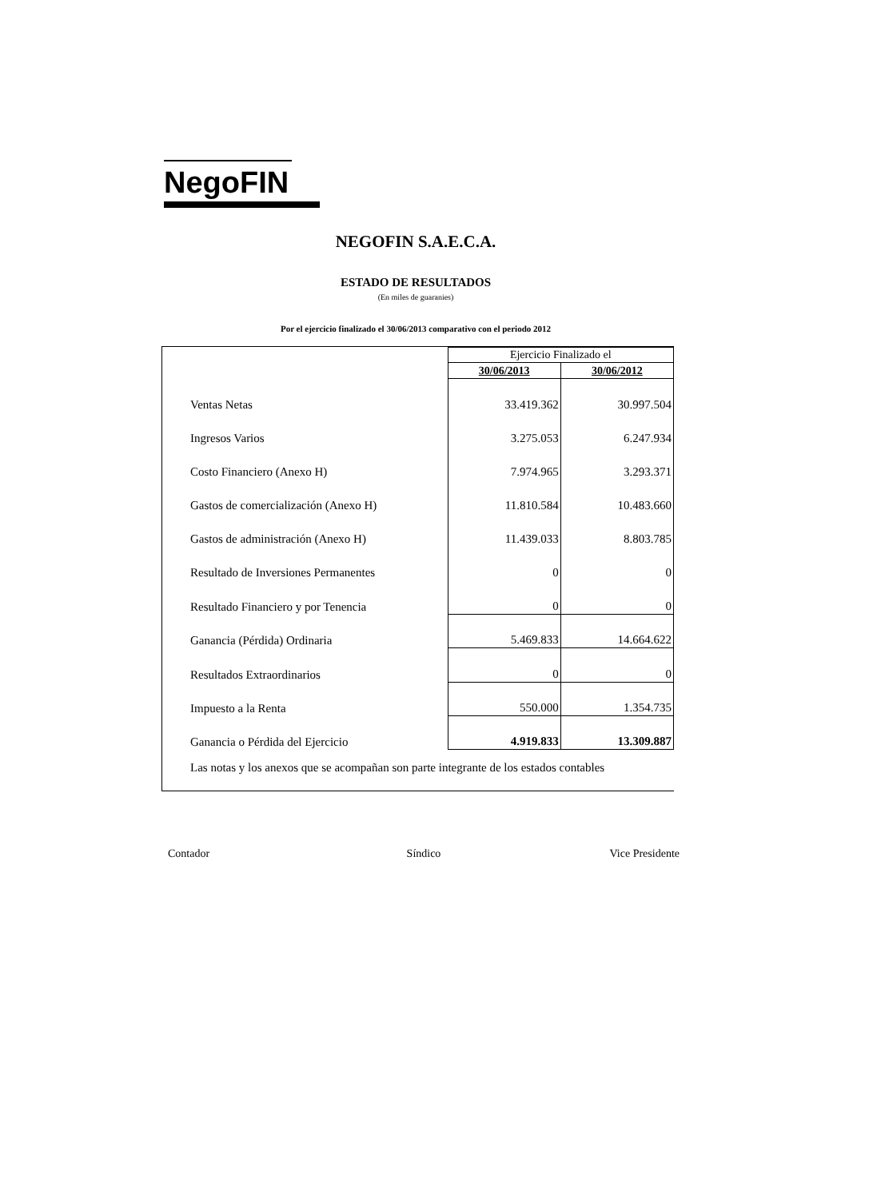NegoFIN
NEGOFIN S.A.E.C.A.
ESTADO DE RESULTADOS
(En miles de guaranies)
Por el ejercicio finalizado el 30/06/2013 comparativo con el periodo 2012
| | Ejercicio Finalizado el | |
| | 30/06/2013 | 30/06/2012 |
| Ventas Netas | 33.419.362 | 30.997.504 |
| Ingresos Varios | 3.275.053 | 6.247.934 |
| Costo Financiero (Anexo H) | 7.974.965 | 3.293.371 |
| Gastos de comercialización (Anexo H) | 11.810.584 | 10.483.660 |
| Gastos de administración (Anexo H) | 11.439.033 | 8.803.785 |
| Resultado de Inversiones Permanentes | 0 | 0 |
| Resultado Financiero y por Tenencia | 0 | 0 |
| Ganancia (Pérdida) Ordinaria | 5.469.833 | 14.664.622 |
| Resultados Extraordinarios | 0 | 0 |
| Impuesto a la Renta | 550.000 | 1.354.735 |
| Ganancia o Pérdida del Ejercicio | 4.919.833 | 13.309.887 |
Las notas y los anexos que se acompañan son parte integrante de los estados contables
Contador Síndico Vice Presidente